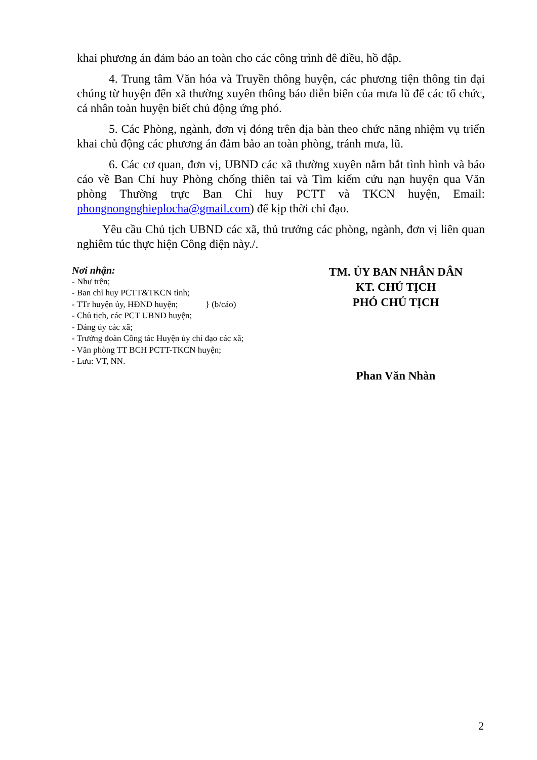khai phương án đảm bảo an toàn cho các công trình đê điều, hồ đập.
4. Trung tâm Văn hóa và Truyền thông huyện, các phương tiện thông tin đại chúng từ huyện đến xã thường xuyên thông báo diễn biến của mưa lũ để các tổ chức, cá nhân toàn huyện biết chủ động ứng phó.
5. Các Phòng, ngành, đơn vị đóng trên địa bàn theo chức năng nhiệm vụ triển khai chủ động các phương án đảm bảo an toàn phòng, tránh mưa, lũ.
6. Các cơ quan, đơn vị, UBND các xã thường xuyên nắm bắt tình hình và báo cáo về Ban Chỉ huy Phòng chống thiên tai và Tìm kiếm cứu nạn huyện qua Văn phòng Thường trực Ban Chỉ huy PCTT và TKCN huyện, Email: phongnongnghieplocha@gmail.com) để kịp thời chỉ đạo.
Yêu cầu Chủ tịch UBND các xã, thủ trưởng các phòng, ngành, đơn vị liên quan nghiêm túc thực hiện Công điện này./.
Nơi nhận:
- Như trên;
- Ban chỉ huy PCTT&TKCN tỉnh;
- TTr huyện ủy, HĐND huyện; } (b/cáo)
- Chủ tịch, các PCT UBND huyện;
- Đảng ủy các xã;
- Trưởng đoàn Công tác Huyện ủy chỉ đạo các xã;
- Văn phòng TT BCH PCTT-TKCN huyện;
- Lưu: VT, NN.
TM. ỦY BAN NHÂN DÂN
KT. CHỦ TỊCH
PHÓ CHỦ TỊCH
Phan Văn Nhàn
2